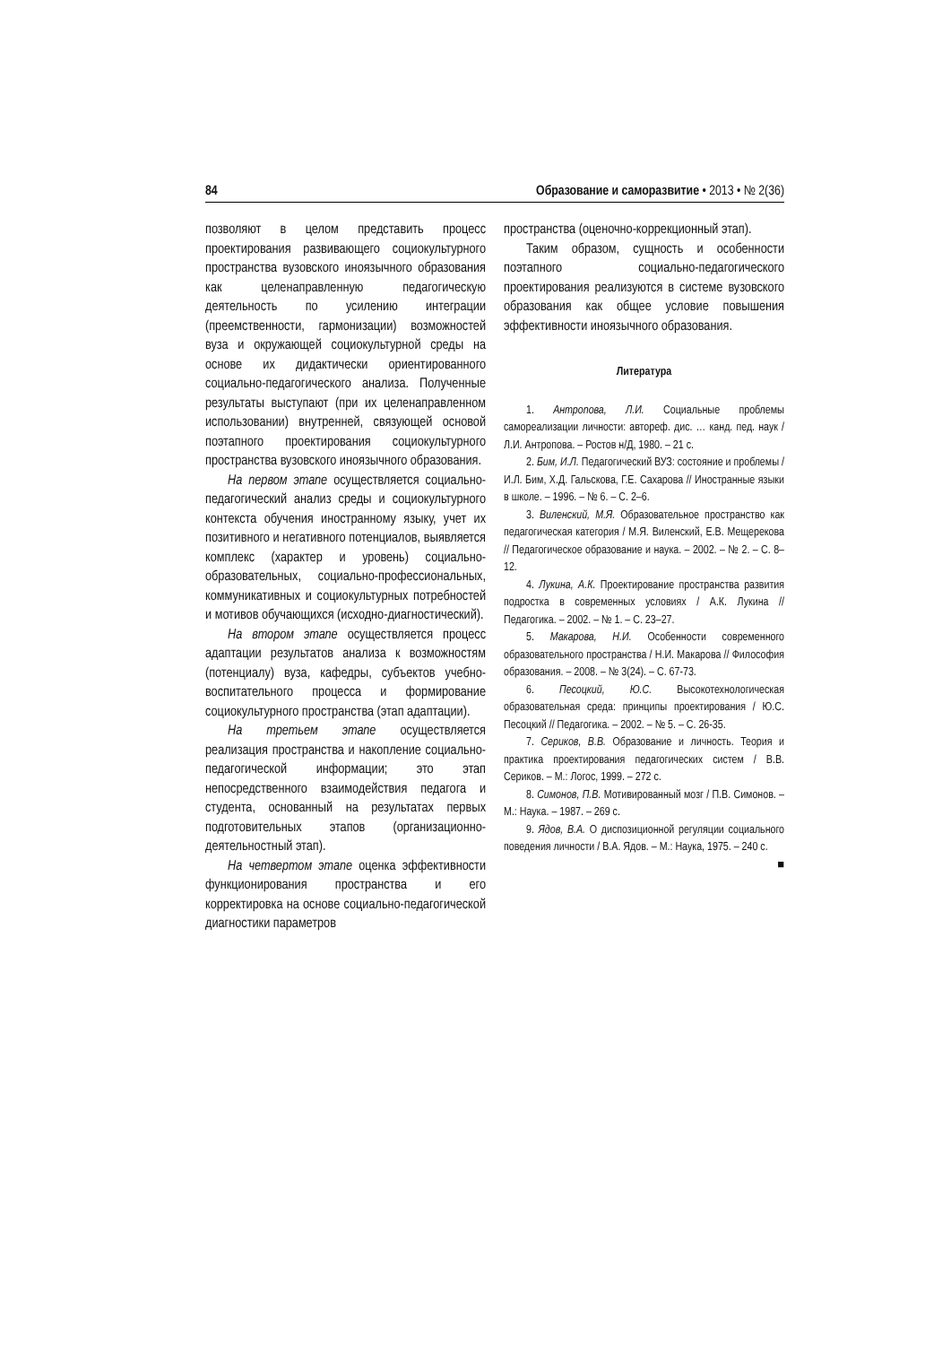84 Образование и саморазвитие • 2013 • № 2(36)
позволяют в целом представить процесс проектирования развивающего социокультурного пространства вузовского иноязычного образования как целенаправленную педагогическую деятельность по усилению интеграции (преемственности, гармонизации) возможностей вуза и окружающей социокультурной среды на основе их дидактически ориентированного социально-педагогического анализа. Полученные результаты выступают (при их целенаправленном использовании) внутренней, связующей основой поэтапного проектирования социокультурного пространства вузовского иноязычного образования.
На первом этапе осуществляется социально-педагогический анализ среды и социокультурного контекста обучения иностранному языку, учет их позитивного и негативного потенциалов, выявляется комплекс (характер и уровень) социально-образовательных, социально-профессиональных, коммуникативных и социокультурных потребностей и мотивов обучающихся (исходно-диагностический).
На втором этапе осуществляется процесс адаптации результатов анализа к возможностям (потенциалу) вуза, кафедры, субъектов учебно-воспитательного процесса и формирование социокультурного пространства (этап адаптации).
На третьем этапе осуществляется реализация пространства и накопление социально-педагогической информации; это этап непосредственного взаимодействия педагога и студента, основанный на результатах первых подготовительных этапов (организационно-деятельностный этап).
На четвертом этапе оценка эффективности функционирования пространства и его корректировка на основе социально-педагогической диагностики параметров
пространства (оценочно-коррекционный этап).
Таким образом, сущность и особенности поэтапного социально-педагогического проектирования реализуются в системе вузовского образования как общее условие повышения эффективности иноязычного образования.
Литература
1. Антропова, Л.И. Социальные проблемы самореализации личности: автореф. дис. … канд. пед. наук / Л.И. Антропова. – Ростов н/Д, 1980. – 21 с.
2. Бим, И.Л. Педагогический ВУЗ: состояние и проблемы / И.Л. Бим, Х.Д. Гальскова, Г.Е. Сахарова // Иностранные языки в школе. – 1996. – № 6. – С. 2–6.
3. Виленский, М.Я. Образовательное пространство как педагогическая категория / М.Я. Виленский, Е.В. Мещерекова // Педагогическое образование и наука. – 2002. – № 2. – С. 8–12.
4. Лукина, А.К. Проектирование пространства развития подростка в современных условиях / А.К. Лукина // Педагогика. – 2002. – № 1. – С. 23–27.
5. Макарова, Н.И. Особенности современного образовательного пространства / Н.И. Макарова // Философия образования. – 2008. – № 3(24). – С. 67-73.
6. Песоцкий, Ю.С. Высокотехнологическая образовательная среда: принципы проектирования / Ю.С. Песоцкий // Педагогика. – 2002. – № 5. – С. 26-35.
7. Сериков, В.В. Образование и личность. Теория и практика проектирования педагогических систем / В.В. Сериков. – М.: Логос, 1999. – 272 с.
8. Симонов, П.В. Мотивированный мозг / П.В. Симонов. – М.: Наука. – 1987. – 269 с.
9. Ядов, В.А. О диспозиционной регуляции социального поведения личности / В.А. Ядов. – М.: Наука, 1975. – 240 с. ■